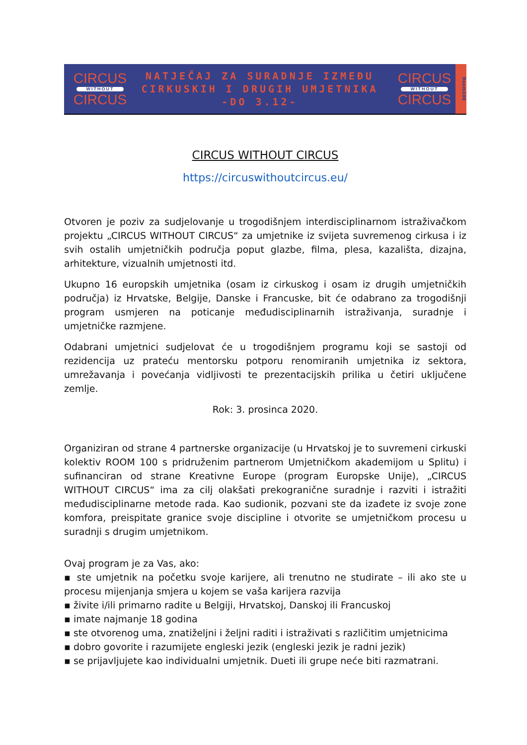CIRCUS
WITHOUT
CIRCUS
NATJEČAJ ZA SURADNJE IZMEĐU
CIRKUSKIH I DRUGIH UMJETNIKA
-DO 3.12-
CIRCUS
WITHOUT
CIRCUS
Room100
CIRCUS WITHOUT CIRCUS
https://circuswithoutcircus.eu/
Otvoren je poziv za sudjelovanje u trogodišnjem interdisciplinarnom istraživačkom projektu „CIRCUS WITHOUT CIRCUS“ za umjetnike iz svijeta suvremenog cirkusa i iz svih ostalih umjetničkih područja poput glazbe, filma, plesa, kazališta, dizajna, arhitekture, vizualnih umjetnosti itd.
Ukupno 16 europskih umjetnika (osam iz cirkuskog i osam iz drugih umjetničkih područja) iz Hrvatske, Belgije, Danske i Francuske, bit će odabrano za trogodišnji program usmjeren na poticanje međudisciplinarnih istraživanja, suradnje i umjetničke razmjene.
Odabrani umjetnici sudjelovat će u trogodišnjem programu koji se sastoji od rezidencija uz prateću mentorsku potporu renomiranih umjetnika iz sektora, umrežavanja i povećanja vidljivosti te prezentacijskih prilika u četiri uključene zemlje.
Rok: 3. prosinca 2020.
Organiziran od strane 4 partnerske organizacije (u Hrvatskoj je to suvremeni cirkuski kolektiv ROOM 100 s pridruženim partnerom Umjetničkom akademijom u Splitu) i sufinanciran od strane Kreativne Europe (program Europske Unije), „CIRCUS WITHOUT CIRCUS“ ima za cilj olakšati prekogranične suradnje i razviti i istražiti međudisciplinarne metode rada. Kao sudionik, pozvani ste da izađete iz svoje zone komfora, preispitate granice svoje discipline i otvorite se umjetničkom procesu u suradnji s drugim umjetnikom.
Ovaj program je za Vas, ako:
▪ ste umjetnik na početku svoje karijere, ali trenutno ne studirate – ili ako ste u procesu mijenjanja smjera u kojem se vaša karijera razvija
▪ živite i/ili primarno radite u Belgiji, Hrvatskoj, Danskoj ili Francuskoj
▪ imate najmanje 18 godina
▪ ste otvorenog uma, znatiželjni i željni raditi i istraživati s različitim umjetnicima
▪ dobro govorite i razumijete engleski jezik (engleski jezik je radni jezik)
▪ se prijavljujete kao individualni umjetnik. Dueti ili grupe neće biti razmatrani.